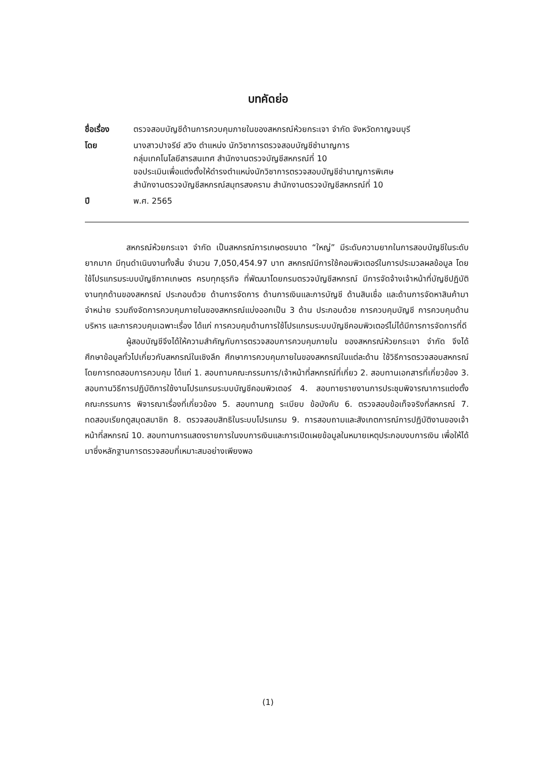บทคัดย่อ
| ชื่อเรื่อง | ตรวจสอบบัญชีด้านการควบคุมภายในของสหกรณ์ห้วยกระเจา จำกัด จังหวัดกาญจนบุรี |
| โดย | นางสาวปาจรีย์ สวิง ตำแหน่ง นักวิชาการตรวจสอบบัญชีชำนาญการ กลุ่มเทคโนโลยีสารสนเทศ สำนักงานตรวจบัญชีสหกรณ์ที่ 10 ขอประเมินเพื่อแต่งตั้งให้ดำรงตำแหน่งนักวิชาการตรวจสอบบัญชีชำนาญการพิเศษ สำนักงานตรวจบัญชีสหกรณ์สมุทรสงคราม สำนักงานตรวจบัญชีสหกรณ์ที่ 10 |
| ปี | พ.ศ. 2565 |
สหกรณ์ห้วยกระเจา จำกัด เป็นสหกรณ์การเกษตรขนาด “ใหญ่” มีระดับความยากในการสอบบัญชีในระดับยากมาก มีทุนดำเนินงานทั้งสิ้น จำนวน 7,050,454.97 บาท สหกรณ์มีการใช้คอมพิวเตอร์ในการประมวลผลข้อมูล โดยใช้โปรแกรมระบบบัญชีภาคเกษตร ครบทุกธุรกิจ ที่พัฒนาโดยกรมตรวจบัญชีสหกรณ์ มีการจัดจ้างเจ้าหน้าที่บัญชีปฏิบัติงานทุกด้านของสหกรณ์ ประกอบด้วย ด้านการจัดการ ด้านการเงินและการบัญชี ด้านสินเชื่อ และด้านการจัดหาสินค้ามาจำหน่าย รวมถึงจัดการควบคุมภายในของสหกรณ์แบ่งออกเป็น 3 ด้าน ประกอบด้วย การควบคุมบัญชี การควบคุมด้านบริหาร และการควบคุมเฉพาะเรื่อง ได้แก่ การควบคุมด้านการใช้โปรแกรมระบบบัญชีคอมพิวเตอร์ไม่ได้มีการการจัดการที่ดี
ผู้สอบบัญชีจึงได้ให้ความสำคัญกับการตรวจสอบการควบคุมภายใน ของสหกรณ์ห้วยกระเจา จำกัด จึงได้ศึกษาข้อมูลทั่วไปเกี่ยวกับสหกรณ์ในเชิงลึก ศึกษาการควบคุมภายในของสหกรณ์ในแต่ละด้าน ใช้วิธีการตรวจสอบสหกรณ์โดยการทดสอบการควบคุม ได้แก่ 1. สอบถามคณะกรรมการ/เจ้าหน้าที่สหกรณ์ที่เกี่ยว 2. สอบทานเอกสารที่เกี่ยวข้อง 3. สอบทานวิธีการปฏิบัติการใช้งานโปรแกรมระบบบัญชีคอมพิวเตอร์ 4. สอบทายรายงานการประชุมพิจารณาการแต่งตั้งคณะกรรมการ พิจารณาเรื่องที่เกี่ยวข้อง 5. สอบทานกฎ ระเบียบ ข้อบังคับ 6. ตรวจสอบข้อเท็จจริงที่สหกรณ์ 7. ทดสอบเรียกดูสมุดสมาชิก 8. ตรวจสอบสิทธิในระบบโปรแกรม 9. การสอบถามและสังเกตการณ์การปฏิบัติงานของเจ้าหน้าที่สหกรณ์ 10. สอบทานการแสดงรายการในงบการเงินและการเปิดเผยข้อมูลในหมายเหตุประกอบงบการเงิน เพื่อให้ได้มาซึ่งหลักฐานการตรวจสอบที่เหมาะสมอย่างเพียงพอ
(1)